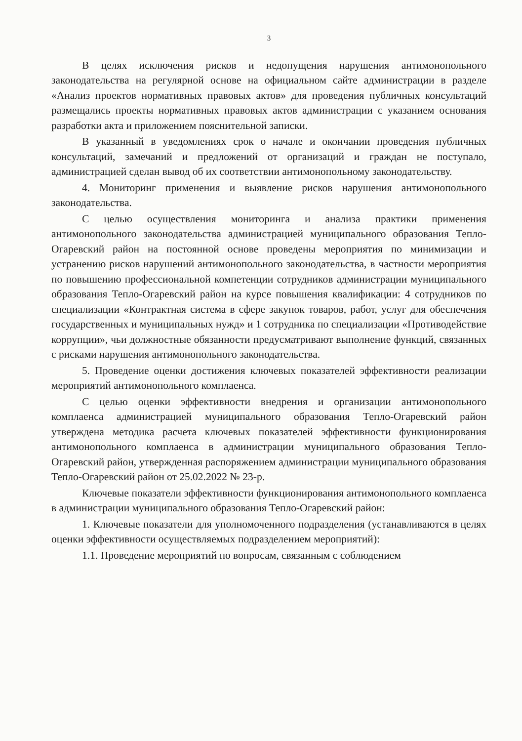3
В целях исключения рисков и недопущения нарушения антимонопольного законодательства на регулярной основе на официальном сайте администрации в разделе «Анализ проектов нормативных правовых актов» для проведения публичных консультаций размещались проекты нормативных правовых актов администрации с указанием основания разработки акта и приложением пояснительной записки.
В указанный в уведомлениях срок о начале и окончании проведения публичных консультаций, замечаний и предложений от организаций и граждан не поступало, администрацией сделан вывод об их соответствии антимонопольному законодательству.
4. Мониторинг применения и выявление рисков нарушения антимонопольного законодательства.
С целью осуществления мониторинга и анализа практики применения антимонопольного законодательства администрацией муниципального образования Тепло-Огаревский район на постоянной основе проведены мероприятия по минимизации и устранению рисков нарушений антимонопольного законодательства, в частности мероприятия по повышению профессиональной компетенции сотрудников администрации муниципального образования Тепло-Огаревский район на курсе повышения квалификации: 4 сотрудников по специализации «Контрактная система в сфере закупок товаров, работ, услуг для обеспечения государственных и муниципальных нужд» и 1 сотрудника по специализации «Противодействие коррупции», чьи должностные обязанности предусматривают выполнение функций, связанных с рисками нарушения антимонопольного законодательства.
5. Проведение оценки достижения ключевых показателей эффективности реализации мероприятий антимонопольного комплаенса.
С целью оценки эффективности внедрения и организации антимонопольного комплаенса администрацией муниципального образования Тепло-Огаревский район утверждена методика расчета ключевых показателей эффективности функционирования антимонопольного комплаенса в администрации муниципального образования Тепло-Огаревский район, утвержденная распоряжением администрации муниципального образования Тепло-Огаревский район от 25.02.2022 № 23-р.
Ключевые показатели эффективности функционирования антимонопольного комплаенса в администрации муниципального образования Тепло-Огаревский район:
1. Ключевые показатели для уполномоченного подразделения (устанавливаются в целях оценки эффективности осуществляемых подразделением мероприятий):
1.1. Проведение мероприятий по вопросам, связанным с соблюдением